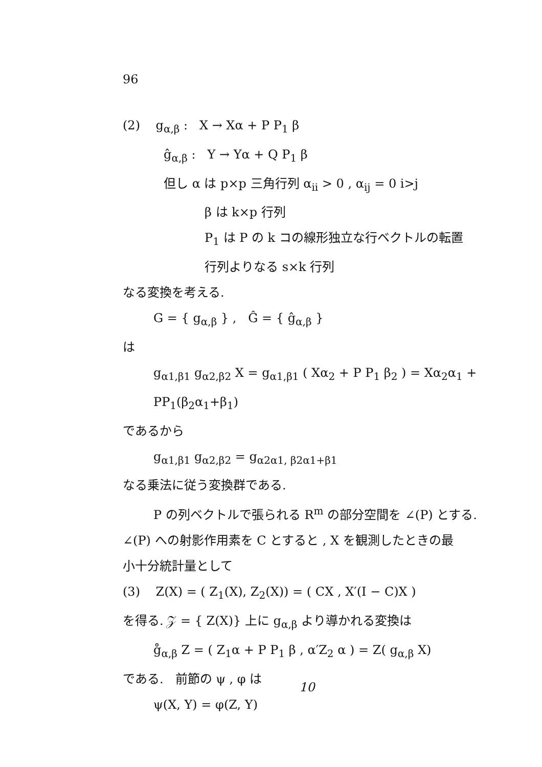96
(2) g<sub>α,β</sub> : X → Xα + P P<sub>1</sub> β
ĝ<sub>α,β</sub> : Y → Yα + Q P<sub>1</sub> β
但し α は p×p 三角行列 α<sub>ii</sub> > 0 , α<sub>ij</sub> = 0 i>j
β は k×p 行列
P<sub>1</sub> は P の k コの線形独立な行ベクトルの転置
行列よりなる s×k 行列
なる変換を考える.
G = { g<sub>α,β</sub> } , Ĝ = { ĝ<sub>α,β</sub> }
は
g<sub>α1,β1</sub> g<sub>α2,β2</sub> X = g<sub>α1,β1</sub> ( Xα<sub>2</sub> + P P<sub>1</sub> β<sub>2</sub> ) = Xα<sub>2</sub>α<sub>1</sub> + PP<sub>1</sub>(β<sub>2</sub>α<sub>1</sub>+β<sub>1</sub>)
であるから
g<sub>α1,β1</sub> g<sub>α2,β2</sub> = g<sub>α2α1, β2α1+β1</sub>
なる乗法に従う変換群である.
P の列ベクトルで張られる R<sup>m</sup> の部分空間を ∠(P) とする.
∠(P) への射影作用素を C とすると , X を観測したときの最
小十分統計量として
(3) Z(X) = ( Z<sub>1</sub>(X), Z<sub>2</sub>(X)) = ( CX , X′(I − C)X )
を得る. 𝒵 = { Z(X)} 上に g<sub>α,β</sub> より導かれる変換は
g̊<sub>α,β</sub> Z = ( Z<sub>1</sub>α + P P<sub>1</sub> β , α′Z<sub>2</sub> α ) = Z( g<sub>α,β</sub> X)
である. 前節の ψ , φ は
ψ(X, Y) = φ(Z, Y)
10